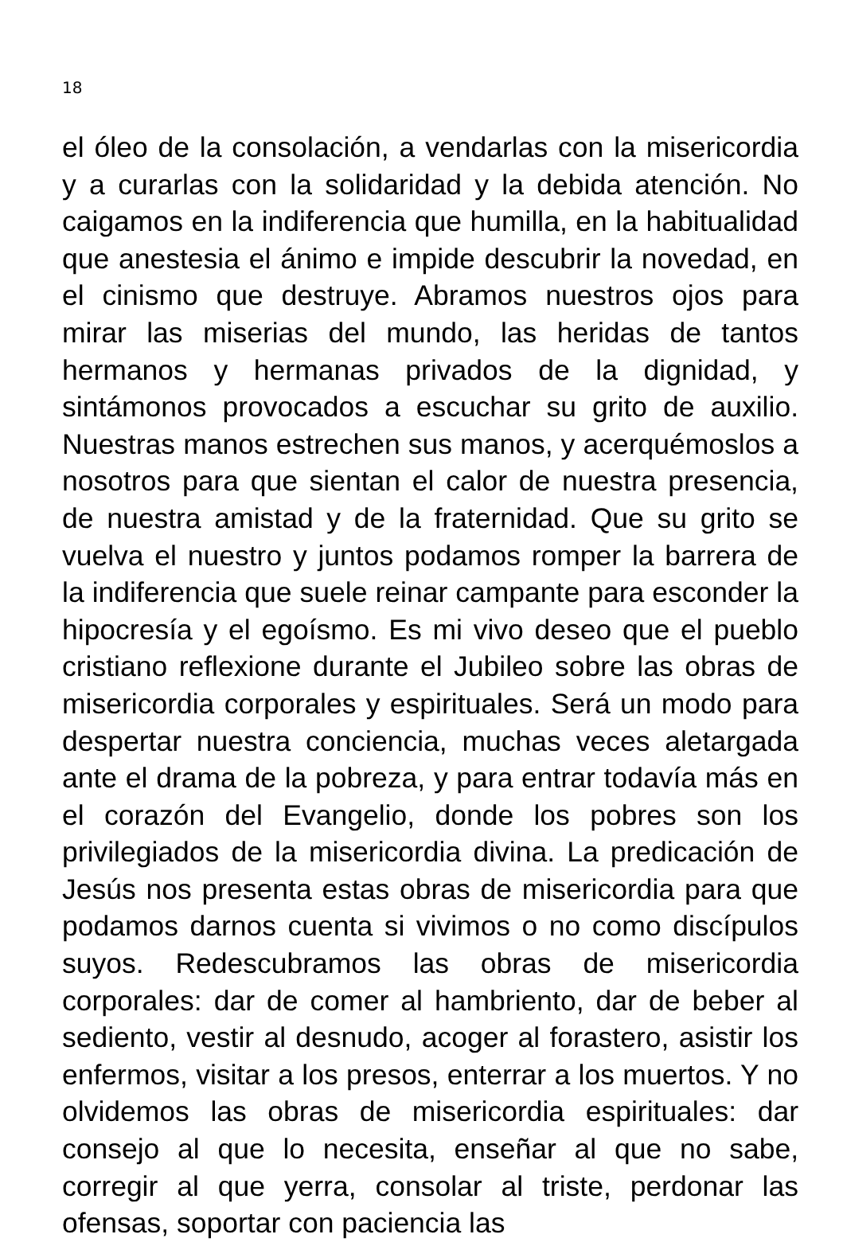18
el óleo de la consolación, a vendarlas con la misericordia y a curarlas con la solidaridad y la debida atención. No caigamos en la indiferencia que humilla, en la habitualidad que anestesia el ánimo e impide descubrir la novedad, en el cinismo que destruye. Abramos nuestros ojos para mirar las miserias del mundo, las heridas de tantos hermanos y hermanas privados de la dignidad, y sintámonos provocados a escuchar su grito de auxilio. Nuestras manos estrechen sus manos, y acerquémoslos a nosotros para que sientan el calor de nuestra presencia, de nuestra amistad y de la fraternidad. Que su grito se vuelva el nuestro y juntos podamos romper la barrera de la indiferencia que suele reinar campante para esconder la hipocresía y el egoísmo. Es mi vivo deseo que el pueblo cristiano reflexione durante el Jubileo sobre las obras de misericordia corporales y espirituales. Será un modo para despertar nuestra conciencia, muchas veces aletargada ante el drama de la pobreza, y para entrar todavía más en el corazón del Evangelio, donde los pobres son los privilegiados de la misericordia divina. La predicación de Jesús nos presenta estas obras de misericordia para que podamos darnos cuenta si vivimos o no como discípulos suyos. Redescubramos las obras de misericordia corporales: dar de comer al hambriento, dar de beber al sediento, vestir al desnudo, acoger al forastero, asistir los enfermos, visitar a los presos, enterrar a los muertos. Y no olvidemos las obras de misericordia espirituales: dar consejo al que lo necesita, enseñar al que no sabe, corregir al que yerra, consolar al triste, perdonar las ofensas, soportar con paciencia las